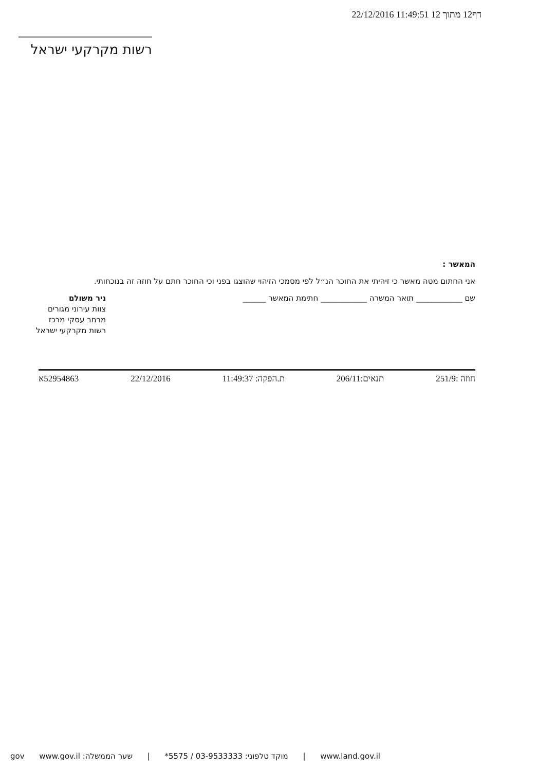דף12 מתוך 12 11:49:51 22/12/2016
רשות מקרקעי ישראל
המאשר :
אני החתום מטה מאשר כי זיהיתי את החוכר הנ״ל לפי מסמכי הזיהוי שהוצגו בפני וכי החוכר חתם על חוזה זה בנוכחותי.
שם ____________ תואר המשרה ____________ חתימת המאשר ______
ניר משולם
צוות עירוני מגורים
מרחב עסקי מרכז
רשות מקרקעי ישראל
חוזה :251/9 תנאים:206/11 ת.הפקה: 11:49:37 22/12/2016 52954863א
www.land.gov.il | מוקד טלפוני: 03-9533333 / 5575* | שער הממשלה: www.gov.il gov